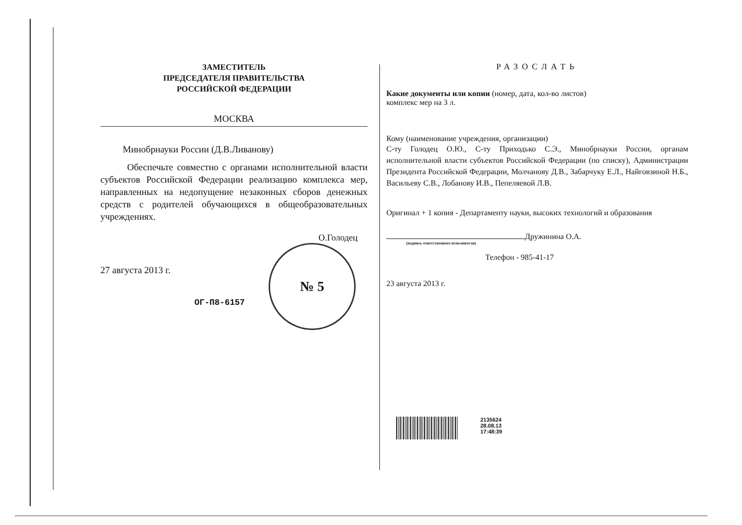ЗАМЕСТИТЕЛЬ
ПРЕДСЕДАТЕЛЯ ПРАВИТЕЛЬСТВА
РОССИЙСКОЙ ФЕДЕРАЦИИ
МОСКВА
Минобрнауки России (Д.В.Ливанову)
Обеспечьте совместно с органами исполнительной власти субъектов Российской Федерации реализацию комплекса мер, направленных на недопущение незаконных сборов денежных средств с родителей обучающихся в общеобразовательных учреждениях.
27 августа 2013 г.
ОГ-П8-6157
О.Голодец
№ 5
РАЗОСЛАТЬ
Какие документы или копии (номер, дата, кол-во листов)
комплекс мер на 3 л.
Кому (наименование учреждения, организации)
С-ту Голодец О.Ю., С-ту Приходько С.Э., Минобрнауки России, органам исполнительной власти субъектов Российской Федерации (по списку), Администрации Президента Российской Федерации, Молчанову Д.В., Забарчуку Е.Л., Найговзиной Н.Б., Васильеву С.В., Лобанову И.В., Пепеляевой Л.В.
Оригинал + 1 копия - Департаменту науки, высоких технологий и образования
Дружинина О.А.
(подпись ответственного исполнителя)
Телефон - 985-41-17
23 августа 2013 г.
2135624
28.08.13
17:48:39